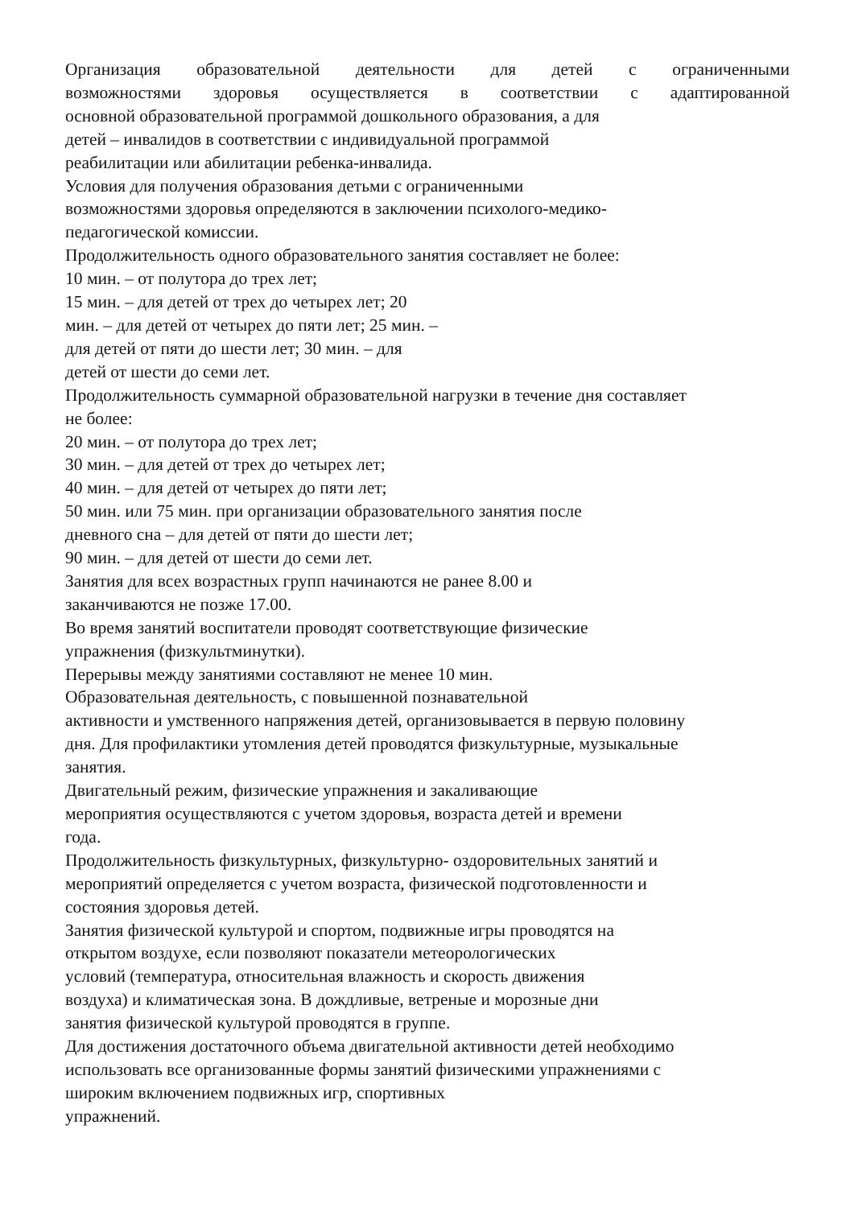Организация образовательной деятельности для детей с ограниченными
возможностями здоровья осуществляется в соответствии с адаптированной
основной образовательной программой дошкольного образования, а для
детей – инвалидов в соответствии с индивидуальной программой
реабилитации или абилитации ребенка-инвалида.
Условия для получения образования детьми с ограниченными
возможностями здоровья определяются в заключении психолого-медико-
педагогической комиссии.
Продолжительность одного образовательного занятия составляет не более:
10 мин. – от полутора до трех лет;
15 мин. – для детей от трех до четырех лет; 20
мин. – для детей от четырех до пяти лет; 25 мин. –
для детей от пяти до шести лет; 30 мин. – для
детей от шести до семи лет.
Продолжительность суммарной образовательной нагрузки в течение дня составляет
не более:
20 мин. – от полутора до трех лет;
30 мин. – для детей от трех до четырех лет;
40 мин. – для детей от четырех до пяти лет;
50 мин. или 75 мин. при организации образовательного занятия после
дневного сна – для детей от пяти до шести лет;
90 мин. – для детей от шести до семи лет.
Занятия для всех возрастных групп начинаются не ранее 8.00 и
заканчиваются не позже 17.00.
Во время занятий воспитатели проводят соответствующие физические
упражнения (физкультминутки).
Перерывы между занятиями составляют не менее 10 мин.
Образовательная деятельность, с повышенной познавательной
активности и умственного напряжения детей, организовывается в первую половину
дня. Для профилактики утомления детей проводятся физкультурные, музыкальные
занятия.
Двигательный режим, физические упражнения и закаливающие
мероприятия осуществляются с учетом здоровья, возраста детей и времени
года.
Продолжительность физкультурных, физкультурно- оздоровительных занятий и
мероприятий определяется с учетом возраста, физической подготовленности и
состояния здоровья детей.
Занятия физической культурой и спортом, подвижные игры проводятся на
открытом воздухе, если позволяют показатели метеорологических
условий (температура, относительная влажность и скорость движения
воздуха) и климатическая зона. В дождливые, ветреные и морозные дни
занятия физической культурой проводятся в группе.
Для достижения достаточного объема двигательной активности детей необходимо
использовать все организованные формы занятий физическими упражнениями с
широким включением подвижных игр, спортивных
упражнений.